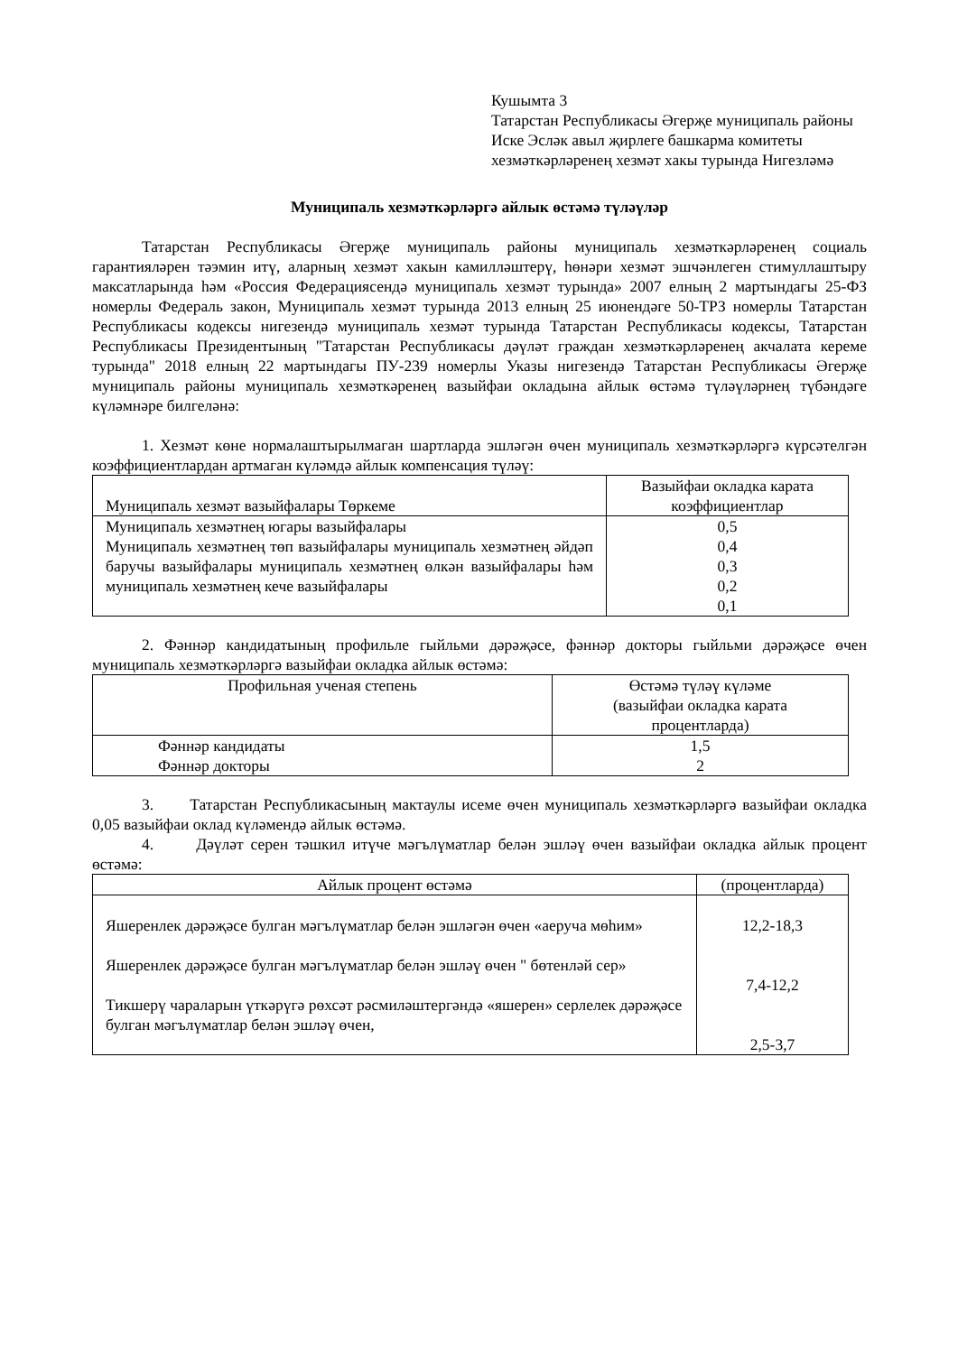Кушымта 3
Татарстан Республикасы Әгерҗе муниципаль районы Иске Эсләк авыл җирлеге башкарма комитеты хезмәткәрләренең хезмәт хакы турында Нигезләмә
Муниципаль хезмәткәрләргә айлык өстәмә түләүләр
Татарстан Республикасы Әгерҗе муниципаль районы муниципаль хезмәткәрләренең социаль гарантияләрен тәэмин итү, аларның хезмәт хакын камилләштерү, һөнәри хезмәт эшчәнлеген стимуллаштыру максатларында һәм «Россия Федерациясендә муниципаль хезмәт турында» 2007 елның 2 мартындагы 25-ФЗ номерлы Федераль закон, Муниципаль хезмәт турында 2013 елның 25 июнендәге 50-ТРЗ номерлы Татарстан Республикасы кодексы нигезендә муниципаль хезмәт турында Татарстан Республикасы кодексы, Татарстан Республикасы Президентының "Татарстан Республикасы дәүләт граждан хезмәткәрләренең акчалата кереме турында" 2018 елның 22 мартындагы ПУ-239 номерлы Указы нигезендә Татарстан Республикасы Әгерҗе муниципаль районы муниципаль хезмәткәренең вазыйфаи окладына айлык өстәмә түләүләрнең түбәндәге күләмнәре билгеләнә:
1. Хезмәт көне нормалаштырылмаган шартларда эшләгән өчен муниципаль хезмәткәрләргә күрсәтелгән коэффициентлардан артмаган күләмдә айлык компенсация түләү:
| Муниципаль хезмәт вазыйфалары Төркеме | Вазыйфаи окладка карата коэффициентлар |
| --- | --- |
| Муниципаль хезмәтнең югары вазыйфалары Муниципаль хезмәтнең төп вазыйфалары муниципаль хезмәтнең әйдәп баручы вазыйфалары муниципаль хезмәтнең өлкән вазыйфалары һәм муниципаль хезмәтнең кече вазыйфалары | 0,5 0,4 0,3 0,2 0,1 |
2. Фәннәр кандидатының профильле гыйльми дәрәҗәсе, фәннәр докторы гыйльми дәрәҗәсе өчен муниципаль хезмәткәрләргә вазыйфаи окладка айлык өстәмә:
| Профильная ученая степень | Өстәмә түләү күләме (вазыйфаи окладка карата процентларда) |
| --- | --- |
| Фәннәр кандидаты Фәннәр докторы | 1,5 2 |
3. Татарстан Республикасының мактаулы исеме өчен муниципаль хезмәткәрләргә вазыйфаи окладка 0,05 вазыйфаи оклад күләмендә айлык өстәмә.
4. Дәүләт серен тәшкил итүче мәгълүматлар белән эшләү өчен вазыйфаи окладка айлык процент өстәмә:
| Айлык процент өстәмә | (процентларда) |
| --- | --- |
| Яшеренлек дәрәҗәсе булган мәгълүматлар белән эшләгән өчен «аеруча мөһим» Яшеренлек дәрәҗәсе булган мәгълүматлар белән эшләү өчен " бөтенләй сер» Тикшерү чараларын үткәрүгә рөхсәт рәсмиләштергәндә «яшерен» серлелек дәрәҗәсе булган мәгълүматлар белән эшләү өчен, | 12,2-18,3 7,4-12,2 2,5-3,7 |